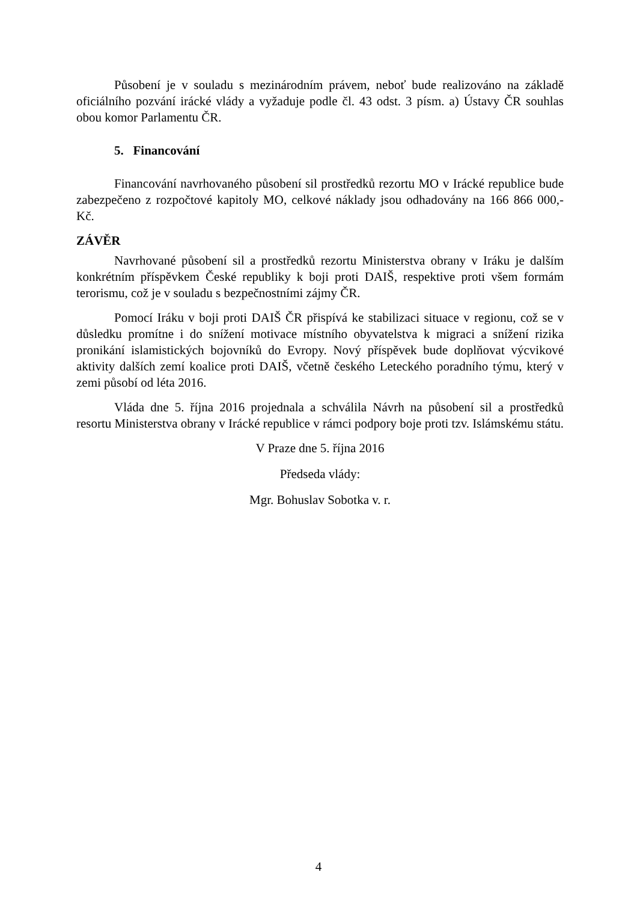Působení je v souladu s mezinárodním právem, neboť bude realizováno na základě oficiálního pozvání irácké vlády a vyžaduje podle čl. 43 odst. 3 písm. a) Ústavy ČR souhlas obou komor Parlamentu ČR.
5. Financování
Financování navrhovaného působení sil prostředků rezortu MO v Irácké republice bude zabezpečeno z rozpočtové kapitoly MO, celkové náklady jsou odhadovány na 166 866 000,- Kč.
ZÁVĚR
Navrhované působení sil a prostředků rezortu Ministerstva obrany v Iráku je dalším konkrétním příspěvkem České republiky k boji proti DAIŠ, respektive proti všem formám terorismu, což je v souladu s bezpečnostními zájmy ČR.
Pomocí Iráku v boji proti DAIŠ ČR přispívá ke stabilizaci situace v regionu, což se v důsledku promítne i do snížení motivace místního obyvatelstva k migraci a snížení rizika pronikání islamistických bojovníků do Evropy. Nový příspěvek bude doplňovat výcvikové aktivity dalších zemí koalice proti DAIŠ, včetně českého Leteckého poradního týmu, který v zemi působí od léta 2016.
Vláda dne 5. října 2016 projednala a schválila Návrh na působení sil a prostředků resortu Ministerstva obrany v Irácké republice v rámci podpory boje proti tzv. Islámskému státu.
V Praze dne 5. října 2016
Předseda vlády:
Mgr. Bohuslav Sobotka v. r.
4